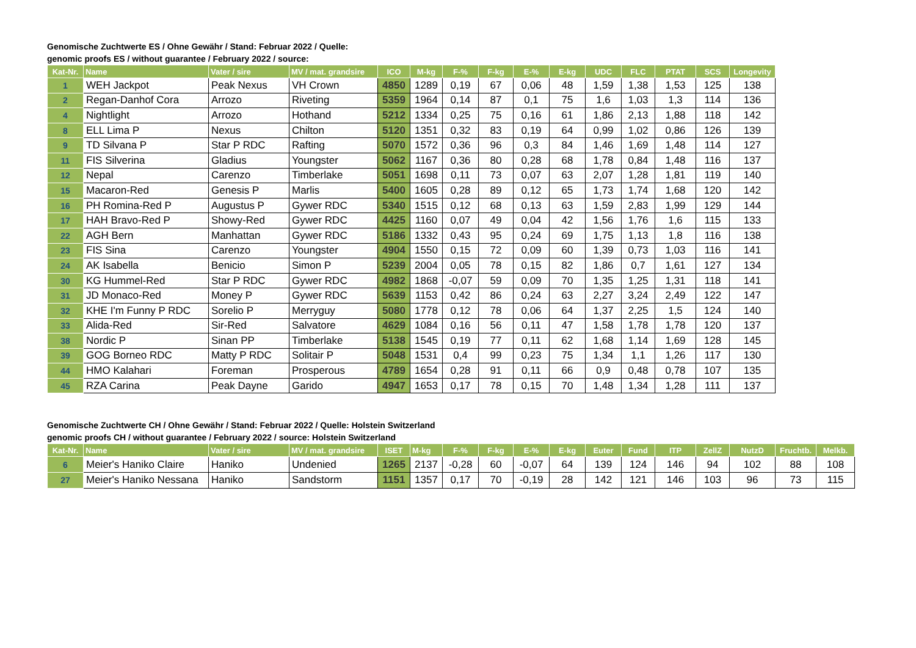Genomische Zuchtwerte ES / Ohne Gewähr / Stand: Februar 2022 / Quelle:
genomic proofs ES / without guarantee / February 2022 / source:
| Kat-Nr. | Name | Vater / sire | MV / mat. grandsire | ICO | M-kg | F-% | F-kg | E-% | E-kg | UDC | FLC | PTAT | SCS | Longevity |
| --- | --- | --- | --- | --- | --- | --- | --- | --- | --- | --- | --- | --- | --- | --- |
| 1 | WEH Jackpot | Peak Nexus | VH Crown | 4850 | 1289 | 0,19 | 67 | 0,06 | 48 | 1,59 | 1,38 | 1,53 | 125 | 138 |
| 2 | Regan-Danhof Cora | Arrozo | Riveting | 5359 | 1964 | 0,14 | 87 | 0,1 | 75 | 1,6 | 1,03 | 1,3 | 114 | 136 |
| 4 | Nightlight | Arrozo | Hothand | 5212 | 1334 | 0,25 | 75 | 0,16 | 61 | 1,86 | 2,13 | 1,88 | 118 | 142 |
| 8 | ELL Lima P | Nexus | Chilton | 5120 | 1351 | 0,32 | 83 | 0,19 | 64 | 0,99 | 1,02 | 0,86 | 126 | 139 |
| 9 | TD Silvana P | Star P RDC | Rafting | 5070 | 1572 | 0,36 | 96 | 0,3 | 84 | 1,46 | 1,69 | 1,48 | 114 | 127 |
| 11 | FIS Silverina | Gladius | Youngster | 5062 | 1167 | 0,36 | 80 | 0,28 | 68 | 1,78 | 0,84 | 1,48 | 116 | 137 |
| 12 | Nepal | Carenzo | Timberlake | 5051 | 1698 | 0,11 | 73 | 0,07 | 63 | 2,07 | 1,28 | 1,81 | 119 | 140 |
| 15 | Macaron-Red | Genesis P | Marlis | 5400 | 1605 | 0,28 | 89 | 0,12 | 65 | 1,73 | 1,74 | 1,68 | 120 | 142 |
| 16 | PH Romina-Red P | Augustus P | Gywer RDC | 5340 | 1515 | 0,12 | 68 | 0,13 | 63 | 1,59 | 2,83 | 1,99 | 129 | 144 |
| 17 | HAH Bravo-Red P | Showy-Red | Gywer RDC | 4425 | 1160 | 0,07 | 49 | 0,04 | 42 | 1,56 | 1,76 | 1,6 | 115 | 133 |
| 22 | AGH Bern | Manhattan | Gywer RDC | 5186 | 1332 | 0,43 | 95 | 0,24 | 69 | 1,75 | 1,13 | 1,8 | 116 | 138 |
| 23 | FIS Sina | Carenzo | Youngster | 4904 | 1550 | 0,15 | 72 | 0,09 | 60 | 1,39 | 0,73 | 1,03 | 116 | 141 |
| 24 | AK Isabella | Benicio | Simon P | 5239 | 2004 | 0,05 | 78 | 0,15 | 82 | 1,86 | 0,7 | 1,61 | 127 | 134 |
| 30 | KG Hummel-Red | Star P RDC | Gywer RDC | 4982 | 1868 | -0,07 | 59 | 0,09 | 70 | 1,35 | 1,25 | 1,31 | 118 | 141 |
| 31 | JD Monaco-Red | Money P | Gywer RDC | 5639 | 1153 | 0,42 | 86 | 0,24 | 63 | 2,27 | 3,24 | 2,49 | 122 | 147 |
| 32 | KHE I'm Funny P RDC | Sorelio P | Merryguy | 5080 | 1778 | 0,12 | 78 | 0,06 | 64 | 1,37 | 2,25 | 1,5 | 124 | 140 |
| 33 | Alida-Red | Sir-Red | Salvatore | 4629 | 1084 | 0,16 | 56 | 0,11 | 47 | 1,58 | 1,78 | 1,78 | 120 | 137 |
| 38 | Nordic P | Sinan PP | Timberlake | 5138 | 1545 | 0,19 | 77 | 0,11 | 62 | 1,68 | 1,14 | 1,69 | 128 | 145 |
| 39 | GOG Borneo RDC | Matty P RDC | Solitair P | 5048 | 1531 | 0,4 | 99 | 0,23 | 75 | 1,34 | 1,1 | 1,26 | 117 | 130 |
| 44 | HMO Kalahari | Foreman | Prosperous | 4789 | 1654 | 0,28 | 91 | 0,11 | 66 | 0,9 | 0,48 | 0,78 | 107 | 135 |
| 45 | RZA Carina | Peak Dayne | Garido | 4947 | 1653 | 0,17 | 78 | 0,15 | 70 | 1,48 | 1,34 | 1,28 | 111 | 137 |
Genomische Zuchtwerte CH / Ohne Gewähr / Stand: Februar 2022 / Quelle: Holstein Switzerland
genomic proofs CH / without guarantee / February 2022 / source: Holstein Switzerland
| Kat-Nr. | Name | Vater / sire | MV / mat. grandsire | ISET | M-kg | F-% | F-kg | E-% | E-kg | Euter | Fund | ITP | ZellZ | NutzD | Fruchtb. | Melkb. |
| --- | --- | --- | --- | --- | --- | --- | --- | --- | --- | --- | --- | --- | --- | --- | --- | --- |
| 6 | Meier's Haniko Claire | Haniko | Undenied | 1265 | 2137 | -0,28 | 60 | -0,07 | 64 | 139 | 124 | 146 | 94 | 102 | 88 | 108 |
| 27 | Meier's Haniko Nessana | Haniko | Sandstorm | 1151 | 1357 | 0,17 | 70 | -0,19 | 28 | 142 | 121 | 146 | 103 | 96 | 73 | 115 |